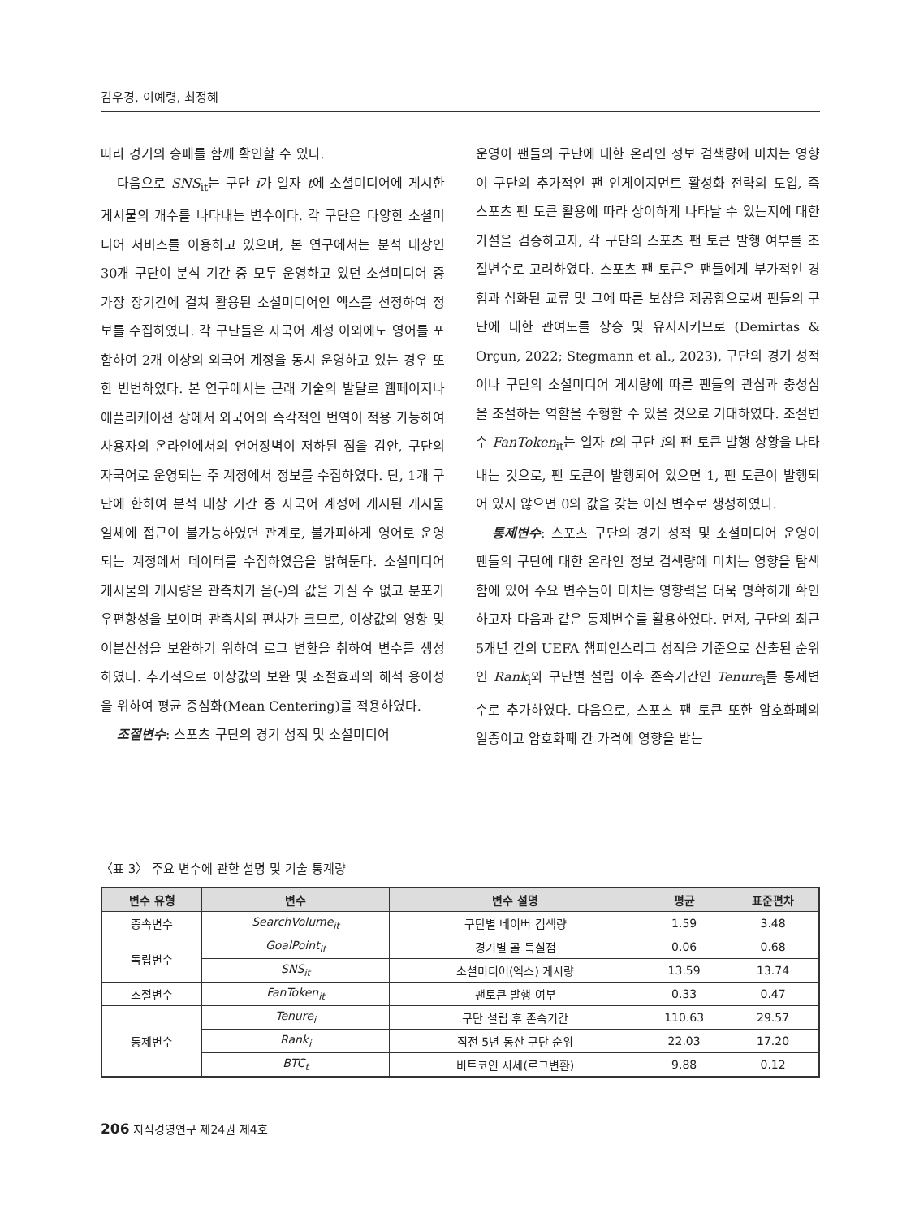김우경, 이예령, 최정혜
따라 경기의 승패를 함께 확인할 수 있다.
다음으로 SNS<sub>it</sub>는 구단 i가 일자 t에 소셜미디어에 게시한 게시물의 개수를 나타내는 변수이다. 각 구단은 다양한 소셜미디어 서비스를 이용하고 있으며, 본 연구에서는 분석 대상인 30개 구단이 분석 기간 중 모두 운영하고 있던 소셜미디어 중 가장 장기간에 걸쳐 활용된 소셜미디어인 엑스를 선정하여 정보를 수집하였다. 각 구단들은 자국어 계정 이외에도 영어를 포함하여 2개 이상의 외국어 계정을 동시 운영하고 있는 경우 또한 빈번하였다. 본 연구에서는 근래 기술의 발달로 웹페이지나 애플리케이션 상에서 외국어의 즉각적인 번역이 적용 가능하여 사용자의 온라인에서의 언어장벽이 저하된 점을 감안, 구단의 자국어로 운영되는 주 계정에서 정보를 수집하였다. 단, 1개 구단에 한하여 분석 대상 기간 중 자국어 계정에 게시된 게시물 일체에 접근이 불가능하였던 관계로, 불가피하게 영어로 운영되는 계정에서 데이터를 수집하였음을 밝혀둔다. 소셜미디어 게시물의 게시량은 관측치가 음(-)의 값을 가질 수 없고 분포가 우편향성을 보이며 관측치의 편차가 크므로, 이상값의 영향 및 이분산성을 보완하기 위하여 로그 변환을 취하여 변수를 생성하였다. 추가적으로 이상값의 보완 및 조절효과의 해석 용이성을 위하여 평균 중심화(Mean Centering)를 적용하였다.
조절변수: 스포츠 구단의 경기 성적 및 소셜미디어
운영이 팬들의 구단에 대한 온라인 정보 검색량에 미치는 영향이 구단의 추가적인 팬 인게이지먼트 활성화 전략의 도입, 즉 스포츠 팬 토큰 활용에 따라 상이하게 나타날 수 있는지에 대한 가설을 검증하고자, 각 구단의 스포츠 팬 토큰 발행 여부를 조절변수로 고려하였다. 스포츠 팬 토큰은 팬들에게 부가적인 경험과 심화된 교류 및 그에 따른 보상을 제공함으로써 팬들의 구단에 대한 관여도를 상승 및 유지시키므로 (Demirtas & Orçun, 2022; Stegmann et al., 2023), 구단의 경기 성적이나 구단의 소셜미디어 게시량에 따른 팬들의 관심과 충성심을 조절하는 역할을 수행할 수 있을 것으로 기대하였다. 조절변수 FanToken<sub>it</sub>는 일자 t의 구단 i의 팬 토큰 발행 상황을 나타내는 것으로, 팬 토큰이 발행되어 있으면 1, 팬 토큰이 발행되어 있지 않으면 0의 값을 갖는 이진 변수로 생성하였다.
통제변수: 스포츠 구단의 경기 성적 및 소셜미디어 운영이 팬들의 구단에 대한 온라인 정보 검색량에 미치는 영향을 탐색함에 있어 주요 변수들이 미치는 영향력을 더욱 명확하게 확인하고자 다음과 같은 통제변수를 활용하였다. 먼저, 구단의 최근 5개년 간의 UEFA 챔피언스리그 성적을 기준으로 산출된 순위인 Rank<sub>i</sub>와 구단별 설립 이후 존속기간인 Tenure<sub>i</sub>를 통제변수로 추가하였다. 다음으로, 스포츠 팬 토큰 또한 암호화폐의 일종이고 암호화폐 간 가격에 영향을 받는
〈표 3〉 주요 변수에 관한 설명 및 기술 통계량
| 변수 유형 | 변수 | 변수 설명 | 평균 | 표준편차 |
| --- | --- | --- | --- | --- |
| 종속변수 | SearchVolume<sub>it</sub> | 구단별 네이버 검색량 | 1.59 | 3.48 |
| 독립변수 | GoalPoint<sub>it</sub> | 경기별 골 득실점 | 0.06 | 0.68 |
| | SNS<sub>it</sub> | 소셜미디어(엑스) 게시량 | 13.59 | 13.74 |
| 조절변수 | FanToken<sub>it</sub> | 팬토큰 발행 여부 | 0.33 | 0.47 |
| 통제변수 | Tenure<sub>i</sub> | 구단 설립 후 존속기간 | 110.63 | 29.57 |
| | Rank<sub>i</sub> | 직전 5년 통산 구단 순위 | 22.03 | 17.20 |
| | BTC<sub>t</sub> | 비트코인 시세(로그변환) | 9.88 | 0.12 |
206 지식경영연구 제24권 제4호